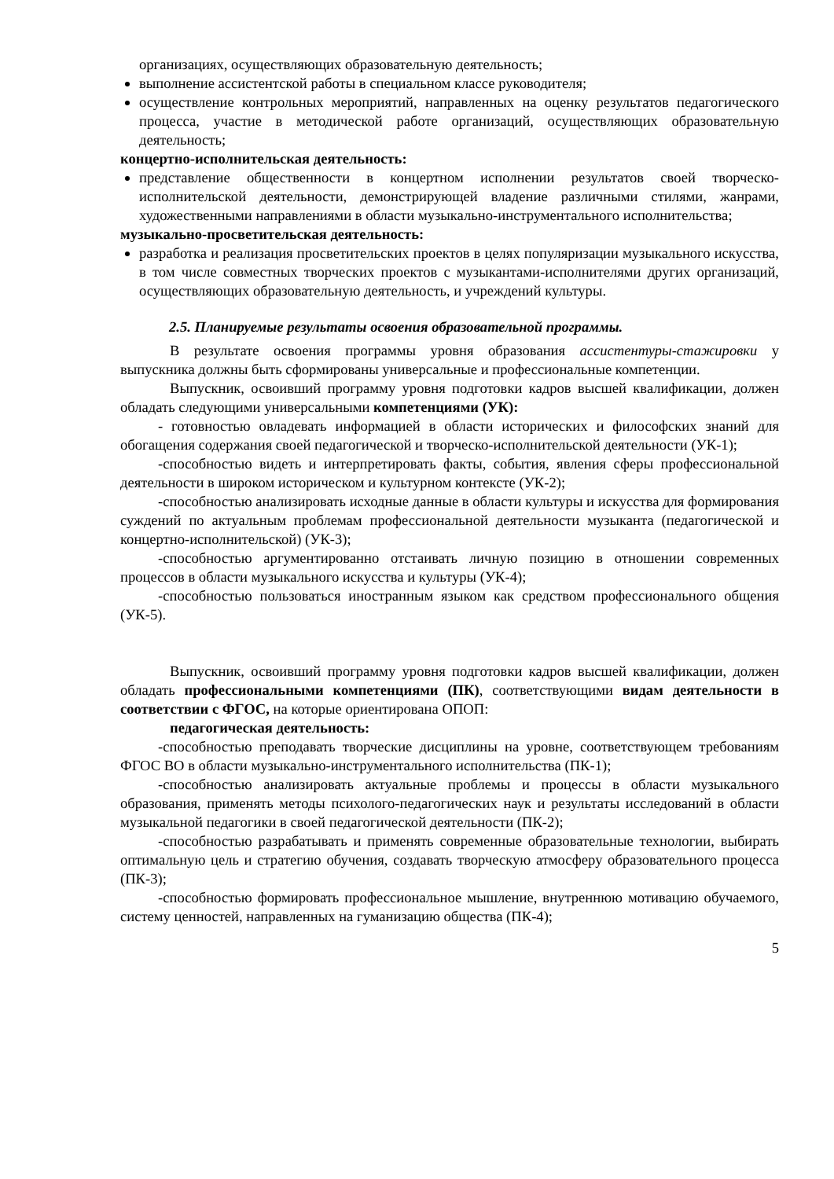организациях, осуществляющих образовательную деятельность;
выполнение ассистентской работы в специальном классе руководителя;
осуществление контрольных мероприятий, направленных на оценку результатов педагогического процесса, участие в методической работе организаций, осуществляющих образовательную деятельность;
концертно-исполнительская деятельность:
представление общественности в концертном исполнении результатов своей творческо-исполнительской деятельности, демонстрирующей владение различными стилями, жанрами, художественными направлениями в области музыкально-инструментального исполнительства;
музыкально-просветительская деятельность:
разработка и реализация просветительских проектов в целях популяризации музыкального искусства, в том числе совместных творческих проектов с музыкантами-исполнителями других организаций, осуществляющих образовательную деятельность, и учреждений культуры.
2.5. Планируемые результаты освоения образовательной программы.
В результате освоения программы уровня образования ассистентуры-стажировки у выпускника должны быть сформированы универсальные и профессиональные компетенции.
Выпускник, освоивший программу уровня подготовки кадров высшей квалификации, должен обладать следующими универсальными компетенциями (УК):
- готовностью овладевать информацией в области исторических и философских знаний для обогащения содержания своей педагогической и творческо-исполнительской деятельности (УК-1);
-способностью видеть и интерпретировать факты, события, явления сферы профессиональной деятельности в широком историческом и культурном контексте (УК-2);
-способностью анализировать исходные данные в области культуры и искусства для формирования суждений по актуальным проблемам профессиональной деятельности музыканта (педагогической и концертно-исполнительской) (УК-3);
-способностью аргументированно отстаивать личную позицию в отношении современных процессов в области музыкального искусства и культуры (УК-4);
-способностью пользоваться иностранным языком как средством профессионального общения (УК-5).
Выпускник, освоивший программу уровня подготовки кадров высшей квалификации, должен обладать профессиональными компетенциями (ПК), соответствующими видам деятельности в соответствии с ФГОС, на которые ориентирована ОПОП:
педагогическая деятельность:
-способностью преподавать творческие дисциплины на уровне, соответствующем требованиям ФГОС ВО в области музыкально-инструментального исполнительства (ПК-1);
-способностью анализировать актуальные проблемы и процессы в области музыкального образования, применять методы психолого-педагогических наук и результаты исследований в области музыкальной педагогики в своей педагогической деятельности (ПК-2);
-способностью разрабатывать и применять современные образовательные технологии, выбирать оптимальную цель и стратегию обучения, создавать творческую атмосферу образовательного процесса (ПК-3);
-способностью формировать профессиональное мышление, внутреннюю мотивацию обучаемого, систему ценностей, направленных на гуманизацию общества (ПК-4);
5